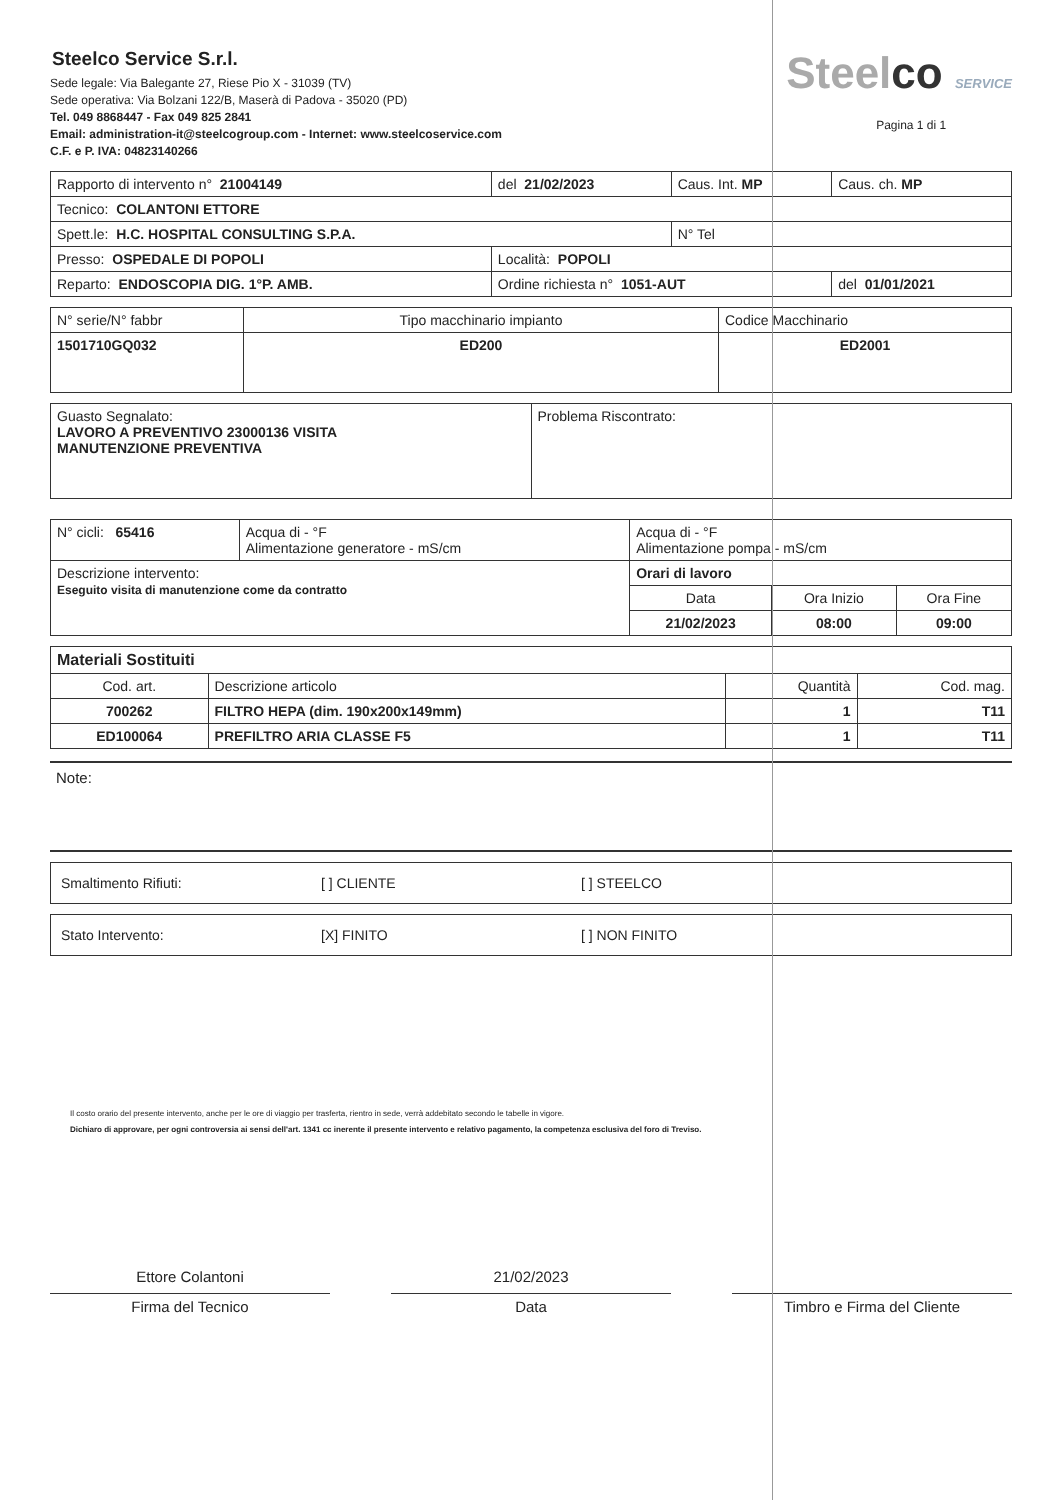Steelco Service S.r.l.
Sede legale: Via Balegante 27, Riese Pio X - 31039 (TV)
Sede operativa: Via Bolzani 122/B, Maserà di Padova - 35020 (PD)
Tel. 049 8868447 - Fax 049 825 2841
Email: administration-it@steelcogroup.com - Internet: www.steelcoservice.com
C.F. e P. IVA: 04823140266
Steelco SERVICE
Pagina 1 di 1
| Rapporto di intervento n° 21004149 | del 21/02/2023 | Caus. Int. MP | Caus. ch. MP |
| Tecnico: COLANTONI ETTORE | | | |
| Spett.le: H.C. HOSPITAL CONSULTING S.P.A. | | N° Tel | |
| Presso: OSPEDALE DI POPOLI | Località: POPOLI | | |
| Reparto: ENDOSCOPIA DIG. 1°P. AMB. | Ordine richiesta n° 1051-AUT | | del 01/01/2021 |
| N° serie/N° fabbr | Tipo macchinario impianto | Codice Macchinario |
| 1501710GQ032 | ED200 | ED2001 |
| Guasto Segnalato: LAVORO A PREVENTIVO 23000136 VISITA MANUTENZIONE PREVENTIVA | Problema Riscontrato: |
| N° cicli: 65416 | Acqua di - °F Alimentazione generatore - mS/cm | Acqua di - °F Alimentazione pompa - mS/cm | | |
| Descrizione intervento: Eseguito visita di manutenzione come da contratto | | Orari di lavoro | | |
| | | Data | Ora Inizio | Ora Fine |
| | | 21/02/2023 | 08:00 | 09:00 |
| Materiali Sostituiti | | | |
| Cod. art. | Descrizione articolo | Quantità | Cod. mag. |
| 700262 | FILTRO HEPA (dim. 190x200x149mm) | 1 | T11 |
| ED100064 | PREFILTRO ARIA CLASSE F5 | 1 | T11 |
Note:
Smaltimento Rifiuti: [ ] CLIENTE [ ] STEELCO
Stato Intervento: [X] FINITO [ ] NON FINITO
Il costo orario del presente intervento, anche per le ore di viaggio per trasferta, rientro in sede, verrà addebitato secondo le tabelle in vigore.
Dichiaro di approvare, per ogni controversia ai sensi dell'art. 1341 cc inerente il presente intervento e relativo pagamento, la competenza esclusiva del foro di Treviso.
Ettore Colantoni
Firma del Tecnico
21/02/2023
Data
Timbro e Firma del Cliente